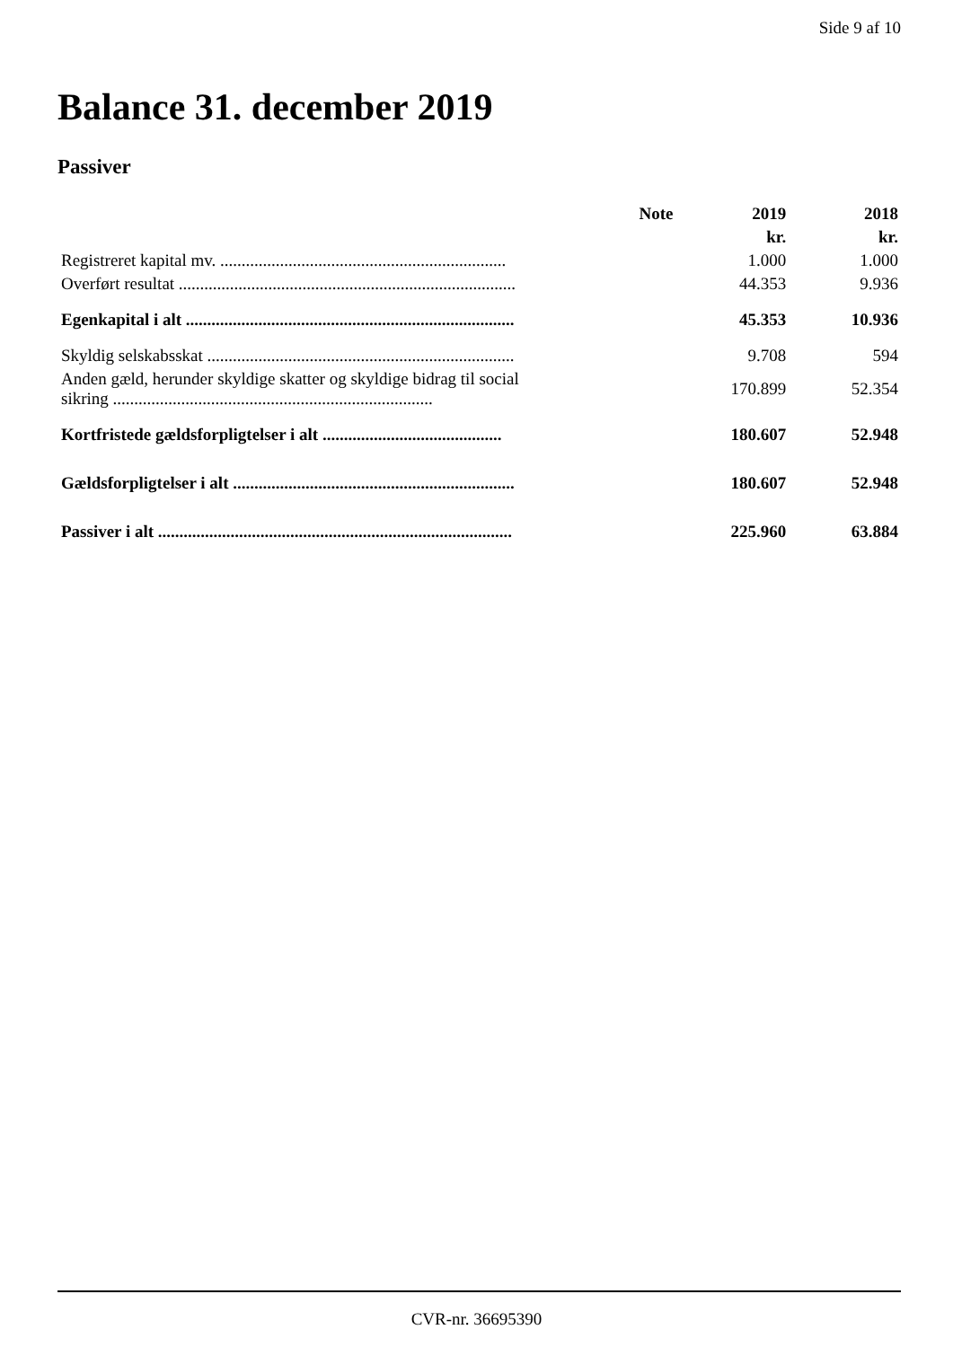Side 9 af 10
Balance 31. december 2019
Passiver
| | Note | 2019 | 2018 |
| --- | --- | --- | --- |
| | | kr. | kr. |
| Registreret kapital mv. ................................................................... | | 1.000 | 1.000 |
| Overført resultat ............................................................................... | | 44.353 | 9.936 |
| Egenkapital i alt ............................................................................. | | 45.353 | 10.936 |
| Skyldig selskabsskat ........................................................................ | | 9.708 | 594 |
| Anden gæld, herunder skyldige skatter og skyldige bidrag til social sikring ........................................................................... | | 170.899 | 52.354 |
| Kortfristede gældsforpligtelser i alt .......................................... | | 180.607 | 52.948 |
| Gældsforpligtelser i alt .................................................................. | | 180.607 | 52.948 |
| Passiver i alt ................................................................................... | | 225.960 | 63.884 |
CVR-nr. 36695390